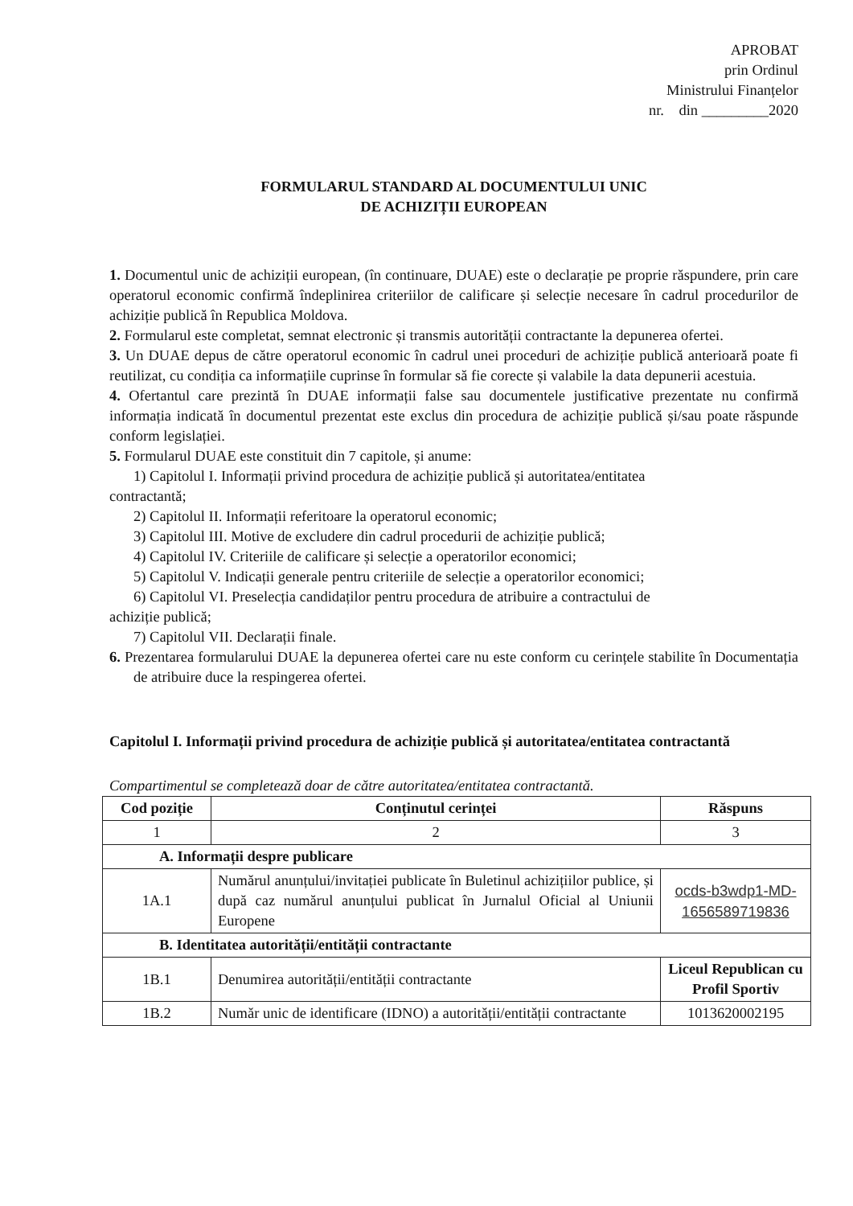APROBAT
prin Ordinul
Ministrului Finanțelor
nr. din _________2020
FORMULARUL STANDARD AL DOCUMENTULUI UNIC
DE ACHIZIȚII EUROPEAN
1. Documentul unic de achiziții european, (în continuare, DUAE) este o declarație pe proprie răspundere, prin care operatorul economic confirmă îndeplinirea criteriilor de calificare și selecție necesare în cadrul procedurilor de achiziție publică în Republica Moldova.
2. Formularul este completat, semnat electronic și transmis autorității contractante la depunerea ofertei.
3. Un DUAE depus de către operatorul economic în cadrul unei proceduri de achiziție publică anterioară poate fi reutilizat, cu condiția ca informațiile cuprinse în formular să fie corecte și valabile la data depunerii acestuia.
4. Ofertantul care prezintă în DUAE informații false sau documentele justificative prezentate nu confirmă informația indicată în documentul prezentat este exclus din procedura de achiziție publică și/sau poate răspunde conform legislației.
5. Formularul DUAE este constituit din 7 capitole, și anume:
1) Capitolul I. Informații privind procedura de achiziție publică și autoritatea/entitatea
contractantă;
2) Capitolul II. Informații referitoare la operatorul economic;
3) Capitolul III. Motive de excludere din cadrul procedurii de achiziție publică;
4) Capitolul IV. Criteriile de calificare și selecție a operatorilor economici;
5) Capitolul V. Indicații generale pentru criteriile de selecție a operatorilor economici;
6) Capitolul VI. Preselecția candidaților pentru procedura de atribuire a contractului de
achiziție publică;
7) Capitolul VII. Declarații finale.
6. Prezentarea formularului DUAE la depunerea ofertei care nu este conform cu cerințele stabilite în Documentația de atribuire duce la respingerea ofertei.
Capitolul I. Informații privind procedura de achiziție publică și autoritatea/entitatea contractantă
Compartimentul se completează doar de către autoritatea/entitatea contractantă.
| Cod poziție | Conținutul cerinței | Răspuns |
| --- | --- | --- |
| 1 | 2 | 3 |
| A. Informații despre publicare | | |
| 1A.1 | Numărul anunțului/invitației publicate în Buletinul achizițiilor publice, și după caz numărul anunțului publicat în Jurnalul Oficial al Uniunii Europene | ocds-b3wdp1-MD-1656589719836 |
| B. Identitatea autorității/entității contractante | | |
| 1B.1 | Denumirea autorității/entității contractante | Liceul Republican cu Profil Sportiv |
| 1B.2 | Număr unic de identificare (IDNO) a autorității/entității contractante | 1013620002195 |